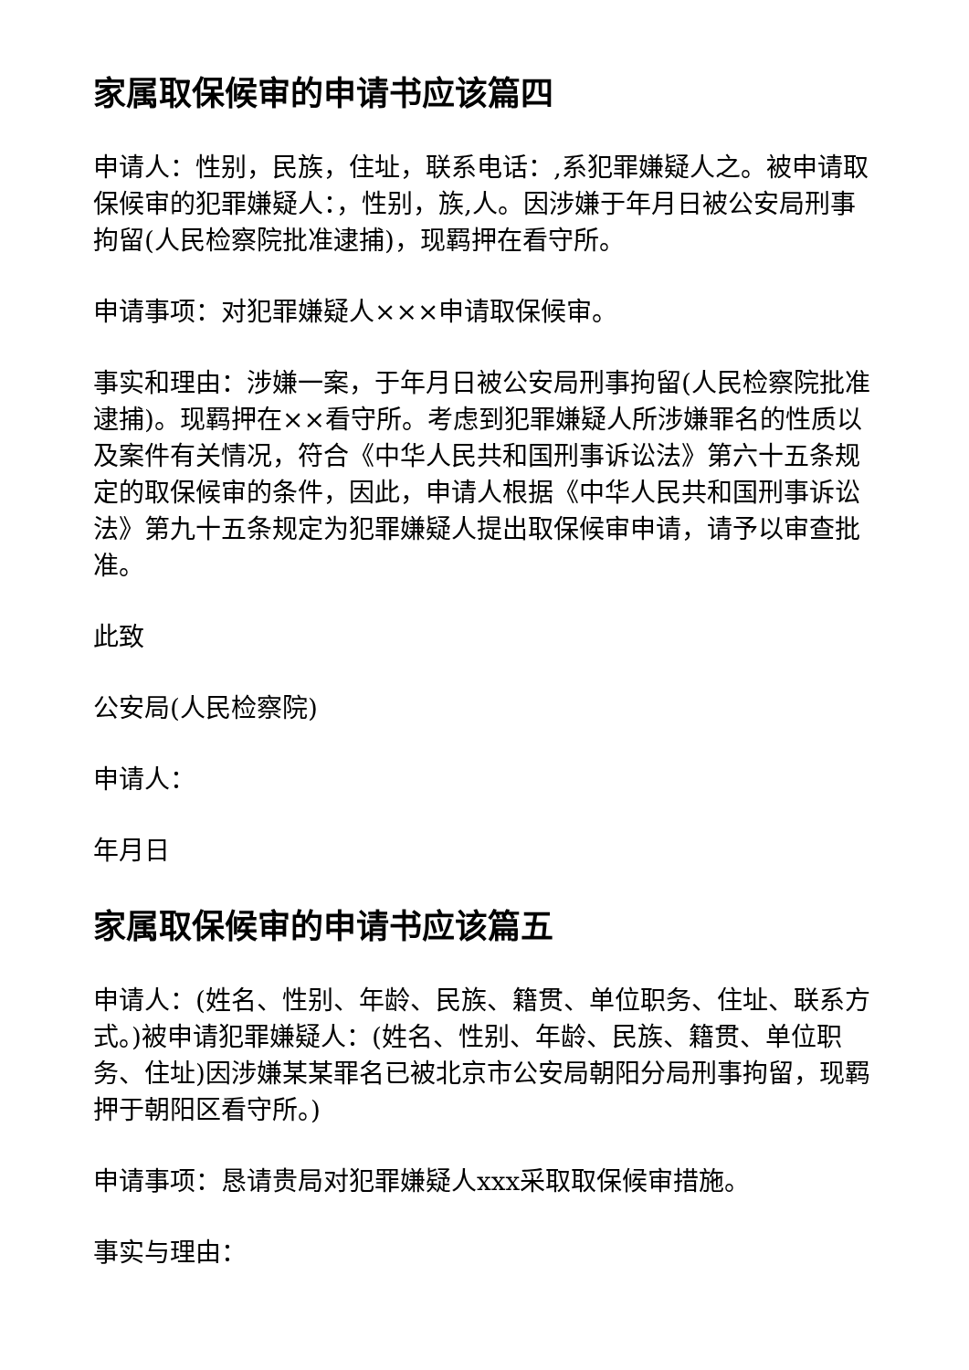家属取保候审的申请书应该篇四
申请人：性别，民族，住址，联系电话：,系犯罪嫌疑人之。被申请取保候审的犯罪嫌疑人：，性别，族,人。因涉嫌于年月日被公安局刑事拘留(人民检察院批准逮捕)，现羁押在看守所。
申请事项：对犯罪嫌疑人×××申请取保候审。
事实和理由：涉嫌一案，于年月日被公安局刑事拘留(人民检察院批准逮捕)。现羁押在××看守所。考虑到犯罪嫌疑人所涉嫌罪名的性质以及案件有关情况，符合《中华人民共和国刑事诉讼法》第六十五条规定的取保候审的条件，因此，申请人根据《中华人民共和国刑事诉讼法》第九十五条规定为犯罪嫌疑人提出取保候审申请，请予以审查批准。
此致
公安局(人民检察院)
申请人：
年月日
家属取保候审的申请书应该篇五
申请人：(姓名、性别、年龄、民族、籍贯、单位职务、住址、联系方式。)被申请犯罪嫌疑人：(姓名、性别、年龄、民族、籍贯、单位职务、住址)因涉嫌某某罪名已被北京市公安局朝阳分局刑事拘留，现羁押于朝阳区看守所。)
申请事项：恳请贵局对犯罪嫌疑人xxx采取取保候审措施。
事实与理由：